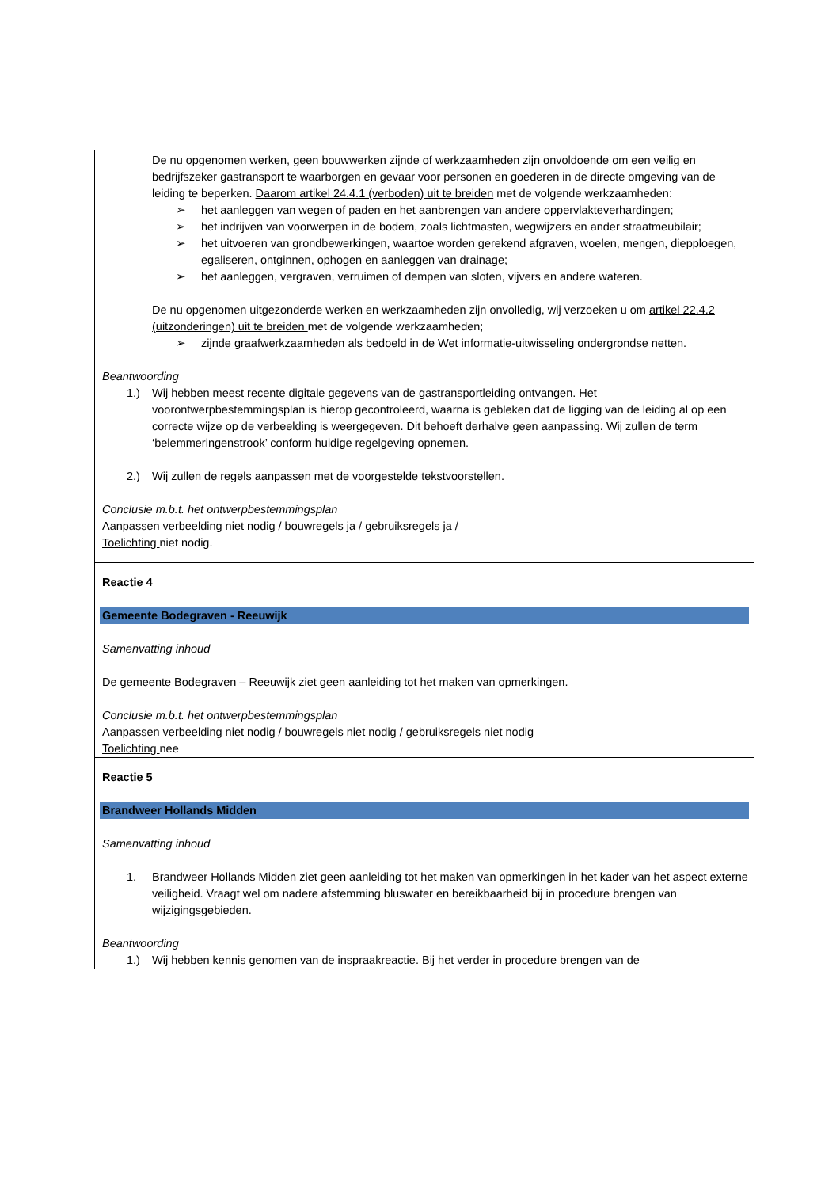| De nu opgenomen werken, geen bouwwerken zijnde of werkzaamheden zijn onvoldoende om een veilig en bedrijfszeker gastransport te waarborgen en gevaar voor personen en goederen in de directe omgeving van de leiding te beperken. Daarom artikel 24.4.1 (verboden) uit te breiden met de volgende werkzaamheden: ➢ het aanleggen van wegen of paden en het aanbrengen van andere oppervlakteverhardingen; ➢ het indrijven van voorwerpen in de bodem, zoals lichtmasten, wegwijzers en ander straatmeubilair; ➢ het uitvoeren van grondbewerkingen, waartoe worden gerekend afgraven, woelen, mengen, diepploegen, egaliseren, ontginnen, ophogen en aanleggen van drainage; ➢ het aanleggen, vergraven, verruimen of dempen van sloten, vijvers en andere wateren. De nu opgenomen uitgezonderde werken en werkzaamheden zijn onvolledig, wij verzoeken u om artikel 22.4.2 (uitzonderingen) uit te breiden met de volgende werkzaamheden; ➢ zijnde graafwerkzaamheden als bedoeld in de Wet informatie-uitwisseling ondergrondse netten. Beantwoording 1.) Wij hebben meest recente digitale gegevens van de gastransportleiding ontvangen. Het voorontwerpbestemmingsplan is hierop gecontroleerd, waarna is gebleken dat de ligging van de leiding al op een correcte wijze op de verbeelding is weergegeven. Dit behoeft derhalve geen aanpassing. Wij zullen de term ‘belemmeringenstrook’ conform huidige regelgeving opnemen. 2.) Wij zullen de regels aanpassen met de voorgestelde tekstvoorstellen. Conclusie m.b.t. het ontwerpbestemmingsplan Aanpassen verbeelding niet nodig / bouwregels ja / gebruiksregels ja / Toelichting niet nodig. |
| Reactie 4 Gemeente Bodegraven - Reeuwijk Samenvatting inhoud De gemeente Bodegraven – Reeuwijk ziet geen aanleiding tot het maken van opmerkingen. Conclusie m.b.t. het ontwerpbestemmingsplan Aanpassen verbeelding niet nodig / bouwregels niet nodig / gebruiksregels niet nodig Toelichting nee |
| Reactie 5 Brandweer Hollands Midden Samenvatting inhoud 1. Brandweer Hollands Midden ziet geen aanleiding tot het maken van opmerkingen in het kader van het aspect externe veiligheid. Vraagt wel om nadere afstemming bluswater en bereikbaarheid bij in procedure brengen van wijzigingsgebieden. Beantwoording 1.) Wij hebben kennis genomen van de inspraakreactie. Bij het verder in procedure brengen van de |